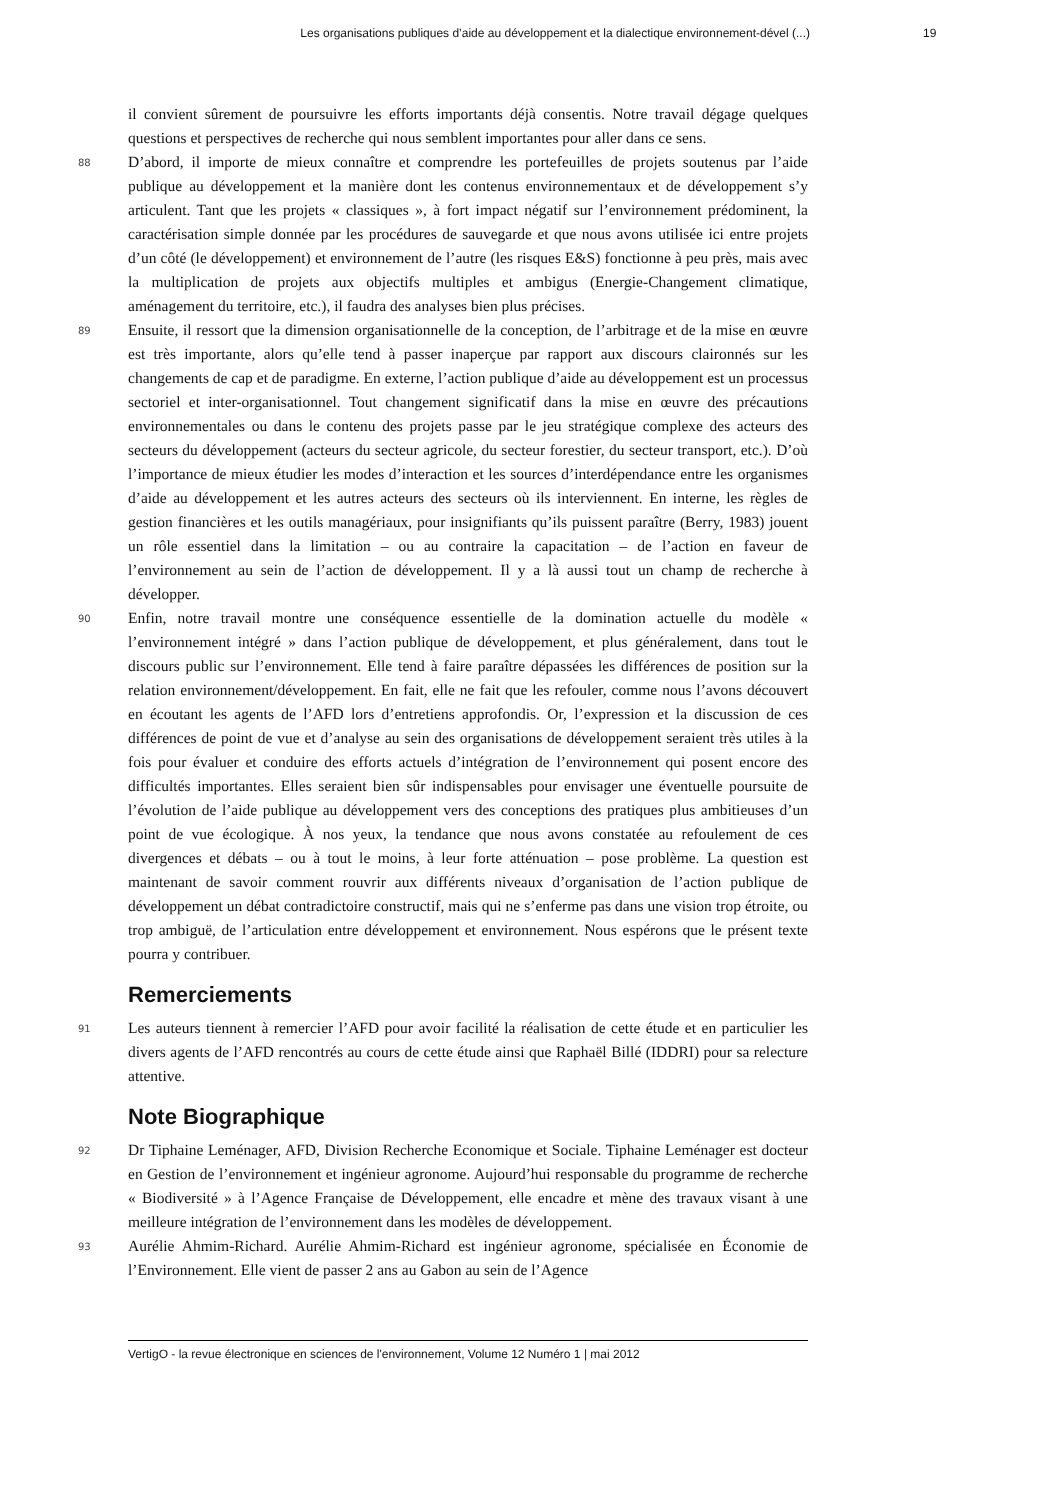Les organisations publiques d’aide au développement et la dialectique environnement-dével (...) 19
il convient sûrement de poursuivre les efforts importants déjà consentis. Notre travail dégage quelques questions et perspectives de recherche qui nous semblent importantes pour aller dans ce sens.
88 D’abord, il importe de mieux connaître et comprendre les portefeuilles de projets soutenus par l’aide publique au développement et la manière dont les contenus environnementaux et de développement s’y articulent. Tant que les projets « classiques », à fort impact négatif sur l’environnement prédominent, la caractérisation simple donnée par les procédures de sauvegarde et que nous avons utilisée ici entre projets d’un côté (le développement) et environnement de l’autre (les risques E&S) fonctionne à peu près, mais avec la multiplication de projets aux objectifs multiples et ambigus (Energie-Changement climatique, aménagement du territoire, etc.), il faudra des analyses bien plus précises.
89 Ensuite, il ressort que la dimension organisationnelle de la conception, de l’arbitrage et de la mise en œuvre est très importante, alors qu’elle tend à passer inaperçue par rapport aux discours claironnés sur les changements de cap et de paradigme. En externe, l’action publique d’aide au développement est un processus sectoriel et inter-organisationnel. Tout changement significatif dans la mise en œuvre des précautions environnementales ou dans le contenu des projets passe par le jeu stratégique complexe des acteurs des secteurs du développement (acteurs du secteur agricole, du secteur forestier, du secteur transport, etc.). D’où l’importance de mieux étudier les modes d’interaction et les sources d’interdépendance entre les organismes d’aide au développement et les autres acteurs des secteurs où ils interviennent. En interne, les règles de gestion financières et les outils managériaux, pour insignifiants qu’ils puissent paraître (Berry, 1983) jouent un rôle essentiel dans la limitation – ou au contraire la capacitation – de l’action en faveur de l’environnement au sein de l’action de développement. Il y a là aussi tout un champ de recherche à développer.
90 Enfin, notre travail montre une conséquence essentielle de la domination actuelle du modèle « l’environnement intégré » dans l’action publique de développement, et plus généralement, dans tout le discours public sur l’environnement. Elle tend à faire paraître dépassées les différences de position sur la relation environnement/développement. En fait, elle ne fait que les refouler, comme nous l’avons découvert en écoutant les agents de l’AFD lors d’entretiens approfondis. Or, l’expression et la discussion de ces différences de point de vue et d’analyse au sein des organisations de développement seraient très utiles à la fois pour évaluer et conduire des efforts actuels d’intégration de l’environnement qui posent encore des difficultés importantes. Elles seraient bien sûr indispensables pour envisager une éventuelle poursuite de l’évolution de l’aide publique au développement vers des conceptions des pratiques plus ambitieuses d’un point de vue écologique. À nos yeux, la tendance que nous avons constatée au refoulement de ces divergences et débats – ou à tout le moins, à leur forte atténuation – pose problème. La question est maintenant de savoir comment rouvrir aux différents niveaux d’organisation de l’action publique de développement un débat contradictoire constructif, mais qui ne s’enferme pas dans une vision trop étroite, ou trop ambiguë, de l’articulation entre développement et environnement. Nous espérons que le présent texte pourra y contribuer.
Remerciements
91 Les auteurs tiennent à remercier l’AFD pour avoir facilité la réalisation de cette étude et en particulier les divers agents de l’AFD rencontrés au cours de cette étude ainsi que Raphaël Billé (IDDRI) pour sa relecture attentive.
Note Biographique
92 Dr Tiphaine Leménager, AFD, Division Recherche Economique et Sociale. Tiphaine Leménager est docteur en Gestion de l’environnement et ingénieur agronome. Aujourd’hui responsable du programme de recherche « Biodiversité » à l’Agence Française de Développement, elle encadre et mène des travaux visant à une meilleure intégration de l’environnement dans les modèles de développement.
93 Aurélie Ahmim-Richard. Aurélie Ahmim-Richard est ingénieur agronome, spécialisée en Économie de l’Environnement. Elle vient de passer 2 ans au Gabon au sein de l’Agence
VertigO - la revue électronique en sciences de l'environnement, Volume 12 Numéro 1 | mai 2012